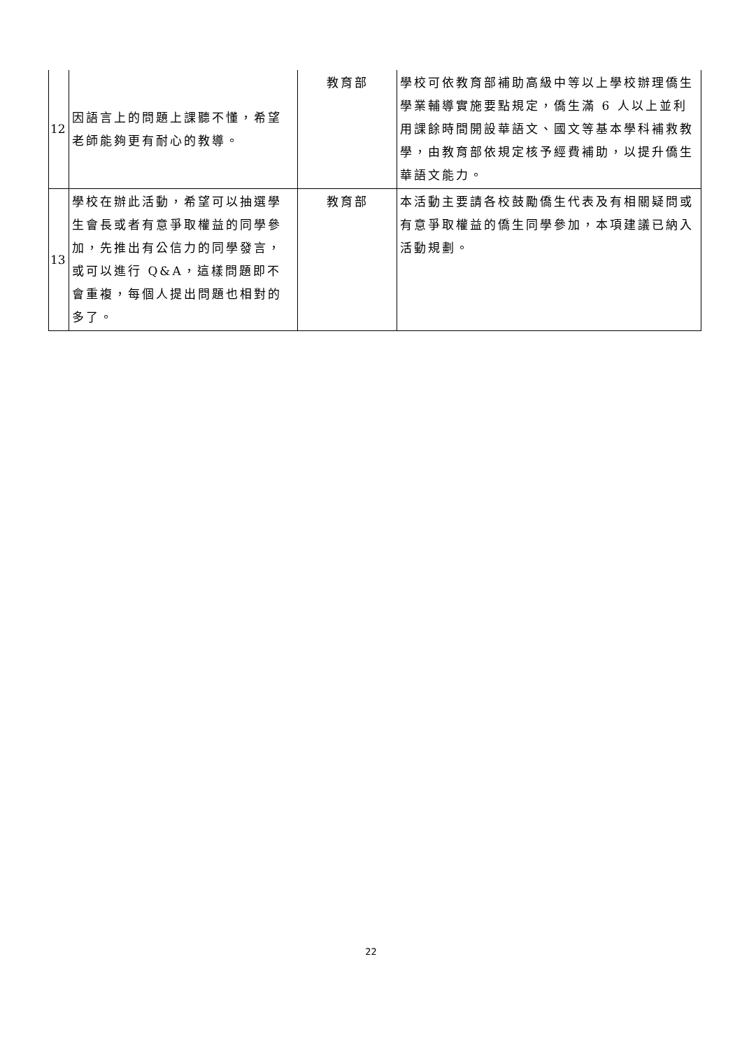| 12 | 因語言上的問題上課聽不懂，希望老師能夠更有耐心的教導。 | 教育部 | 學校可依教育部補助高級中等以上學校辦理僑生學業輔導實施要點規定，僑生滿 6 人以上並利用課餘時間開設華語文、國文等基本學科補救教學，由教育部依規定核予經費補助，以提升僑生華語文能力。 |
| 13 | 學校在辦此活動，希望可以抽選學生會長或者有意爭取權益的同學參加，先推出有公信力的同學發言，或可以進行 Q&A，這樣問題即不會重複，每個人提出問題也相對的多了。 | 教育部 | 本活動主要請各校鼓勵僑生代表及有相關疑問或有意爭取權益的僑生同學參加，本項建議已納入活動規劃。 |
22